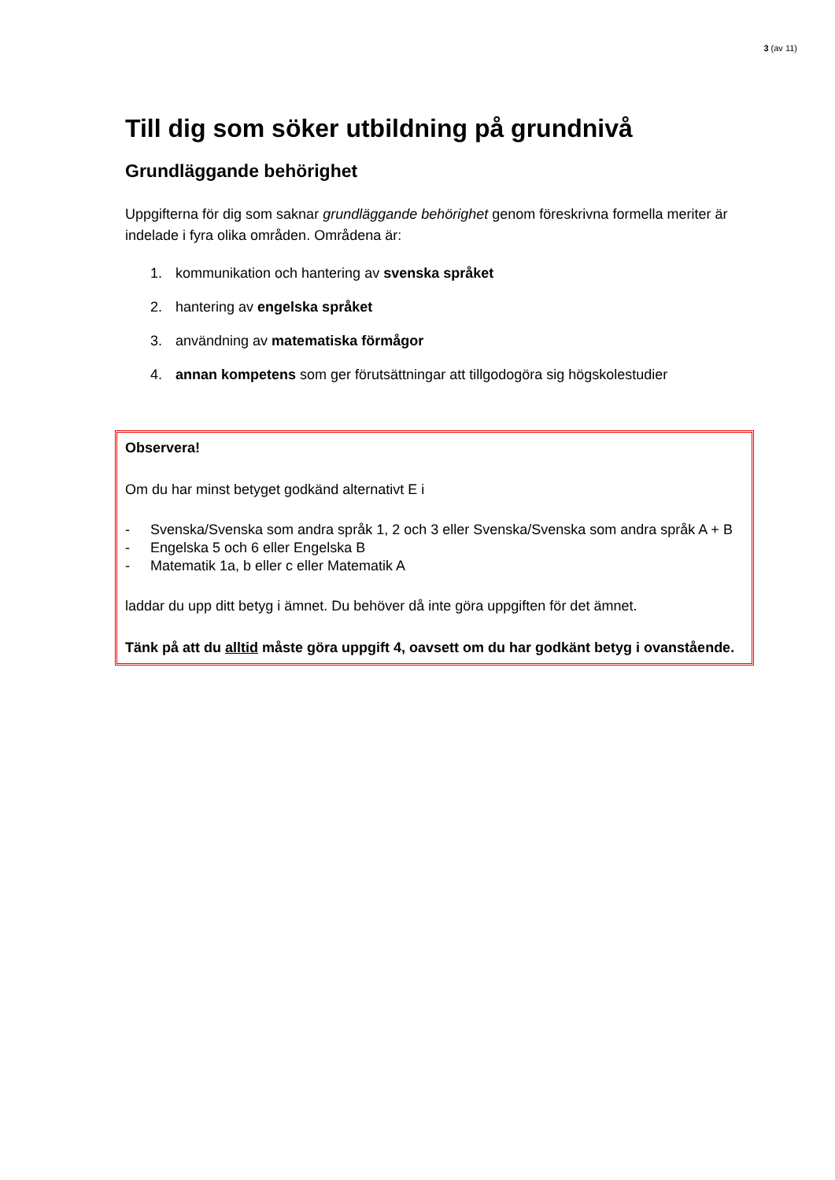3 (av 11)
Till dig som söker utbildning på grundnivå
Grundläggande behörighet
Uppgifterna för dig som saknar grundläggande behörighet genom föreskrivna formella meriter är indelade i fyra olika områden. Områdena är:
1. kommunikation och hantering av svenska språket
2. hantering av engelska språket
3. användning av matematiska förmågor
4. annan kompetens som ger förutsättningar att tillgodogöra sig högskolestudier
Observera!
Om du har minst betyget godkänd alternativt E i
- Svenska/Svenska som andra språk 1, 2 och 3 eller Svenska/Svenska som andra språk A + B
- Engelska 5 och 6 eller Engelska B
- Matematik 1a, b eller c eller Matematik A
laddar du upp ditt betyg i ämnet. Du behöver då inte göra uppgiften för det ämnet.
Tänk på att du alltid måste göra uppgift 4, oavsett om du har godkänt betyg i ovanstående.